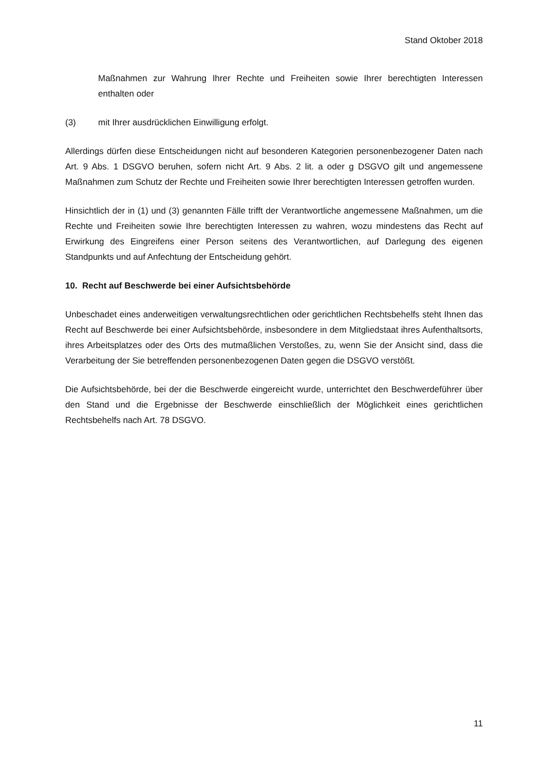Stand Oktober 2018
Maßnahmen zur Wahrung Ihrer Rechte und Freiheiten sowie Ihrer berechtigten Interessen enthalten oder
(3) mit Ihrer ausdrücklichen Einwilligung erfolgt.
Allerdings dürfen diese Entscheidungen nicht auf besonderen Kategorien personenbezogener Daten nach Art. 9 Abs. 1 DSGVO beruhen, sofern nicht Art. 9 Abs. 2 lit. a oder g DSGVO gilt und angemessene Maßnahmen zum Schutz der Rechte und Freiheiten sowie Ihrer berechtigten Interessen getroffen wurden.
Hinsichtlich der in (1) und (3) genannten Fälle trifft der Verantwortliche angemessene Maßnahmen, um die Rechte und Freiheiten sowie Ihre berechtigten Interessen zu wahren, wozu mindestens das Recht auf Erwirkung des Eingreifens einer Person seitens des Verantwortlichen, auf Darlegung des eigenen Standpunkts und auf Anfechtung der Entscheidung gehört.
10. Recht auf Beschwerde bei einer Aufsichtsbehörde
Unbeschadet eines anderweitigen verwaltungsrechtlichen oder gerichtlichen Rechtsbehelfs steht Ihnen das Recht auf Beschwerde bei einer Aufsichtsbehörde, insbesondere in dem Mitgliedstaat ihres Aufenthaltsorts, ihres Arbeitsplatzes oder des Orts des mutmaßlichen Verstoßes, zu, wenn Sie der Ansicht sind, dass die Verarbeitung der Sie betreffenden personenbezogenen Daten gegen die DSGVO verstößt.
Die Aufsichtsbehörde, bei der die Beschwerde eingereicht wurde, unterrichtet den Beschwerdeführer über den Stand und die Ergebnisse der Beschwerde einschließlich der Möglichkeit eines gerichtlichen Rechtsbehelfs nach Art. 78 DSGVO.
11